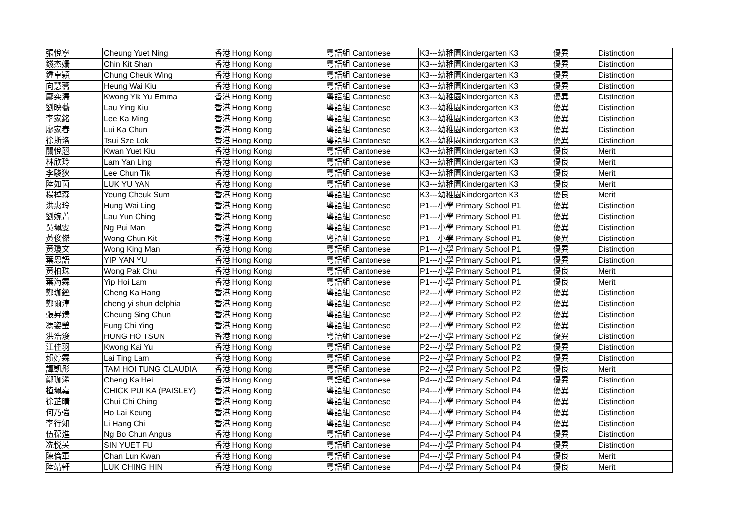| 張悅寧 | Cheung Yuet Ning | 香港 Hong Kong | 粵語組 Cantonese | K3---幼稚園Kindergarten K3 | 優異 | Distinction |
| 錢杰姍 | Chin Kit Shan | 香港 Hong Kong | 粵語組 Cantonese | K3---幼稚園Kindergarten K3 | 優異 | Distinction |
| 鍾卓穎 | Chung Cheuk Wing | 香港 Hong Kong | 粵語組 Cantonese | K3---幼稚園Kindergarten K3 | 優異 | Distinction |
| 向慧蕎 | Heung Wai Kiu | 香港 Hong Kong | 粵語組 Cantonese | K3---幼稚園Kindergarten K3 | 優異 | Distinction |
| 鄺奕濡 | Kwong Yik Yu Emma | 香港 Hong Kong | 粵語組 Cantonese | K3---幼稚園Kindergarten K3 | 優異 | Distinction |
| 劉映蕎 | Lau Ying Kiu | 香港 Hong Kong | 粵語組 Cantonese | K3---幼稚園Kindergarten K3 | 優異 | Distinction |
| 李家銘 | Lee Ka Ming | 香港 Hong Kong | 粵語組 Cantonese | K3---幼稚園Kindergarten K3 | 優異 | Distinction |
| 廖家春 | Lui Ka Chun | 香港 Hong Kong | 粵語組 Cantonese | K3---幼稚園Kindergarten K3 | 優異 | Distinction |
| 徐斯洛 | Tsui Sze Lok | 香港 Hong Kong | 粵語組 Cantonese | K3---幼稚園Kindergarten K3 | 優異 | Distinction |
| 關悅翹 | Kwan Yuet Kiu | 香港 Hong Kong | 粵語組 Cantonese | K3---幼稚園Kindergarten K3 | 優良 | Merit |
| 林欣玲 | Lam Yan Ling | 香港 Hong Kong | 粵語組 Cantonese | K3---幼稚園Kindergarten K3 | 優良 | Merit |
| 李駿狄 | Lee Chun Tik | 香港 Hong Kong | 粵語組 Cantonese | K3---幼稚園Kindergarten K3 | 優良 | Merit |
| 陸如茵 | LUK YU YAN | 香港 Hong Kong | 粵語組 Cantonese | K3---幼稚園Kindergarten K3 | 優良 | Merit |
| 楊棹森 | Yeung Cheuk Sum | 香港 Hong Kong | 粵語組 Cantonese | K3---幼稚園Kindergarten K3 | 優良 | Merit |
| 洪惠玲 | Hung Wai Ling | 香港 Hong Kong | 粵語組 Cantonese | P1---小學 Primary School P1 | 優異 | Distinction |
| 劉婉菁 | Lau Yun Ching | 香港 Hong Kong | 粵語組 Cantonese | P1---小學 Primary School P1 | 優異 | Distinction |
| 吳珮雯 | Ng Pui Man | 香港 Hong Kong | 粵語組 Cantonese | P1---小學 Primary School P1 | 優異 | Distinction |
| 黃俊傑 | Wong Chun Kit | 香港 Hong Kong | 粵語組 Cantonese | P1---小學 Primary School P1 | 優異 | Distinction |
| 黃瓊文 | Wong King Man | 香港 Hong Kong | 粵語組 Cantonese | P1---小學 Primary School P1 | 優異 | Distinction |
| 葉恩語 | YIP YAN YU | 香港 Hong Kong | 粵語組 Cantonese | P1---小學 Primary School P1 | 優異 | Distinction |
| 黃柏珠 | Wong Pak Chu | 香港 Hong Kong | 粵語組 Cantonese | P1---小學 Primary School P1 | 優良 | Merit |
| 葉海霖 | Yip Hoi Lam | 香港 Hong Kong | 粵語組 Cantonese | P1---小學 Primary School P1 | 優良 | Merit |
| 鄭珈鏗 | Cheng Ka Hang | 香港 Hong Kong | 粵語組 Cantonese | P2---小學 Primary School P2 | 優異 | Distinction |
| 鄭爾淳 | cheng yi shun delphia | 香港 Hong Kong | 粵語組 Cantonese | P2---小學 Primary School P2 | 優異 | Distinction |
| 張昇臻 | Cheung Sing Chun | 香港 Hong Kong | 粵語組 Cantonese | P2---小學 Primary School P2 | 優異 | Distinction |
| 馮姿瑩 | Fung Chi Ying | 香港 Hong Kong | 粵語組 Cantonese | P2---小學 Primary School P2 | 優異 | Distinction |
| 洪浩浚 | HUNG HO TSUN | 香港 Hong Kong | 粵語組 Cantonese | P2---小學 Primary School P2 | 優異 | Distinction |
| 江佳羽 | Kwong Kai Yu | 香港 Hong Kong | 粵語組 Cantonese | P2---小學 Primary School P2 | 優異 | Distinction |
| 賴婷霖 | Lai Ting Lam | 香港 Hong Kong | 粵語組 Cantonese | P2---小學 Primary School P2 | 優異 | Distinction |
| 譚凱彤 | TAM HOI TUNG CLAUDIA | 香港 Hong Kong | 粵語組 Cantonese | P2---小學 Primary School P2 | 優良 | Merit |
| 鄭珈浠 | Cheng Ka Hei | 香港 Hong Kong | 粵語組 Cantonese | P4---小學 Primary School P4 | 優異 | Distinction |
| 植珮嘉 | CHICK PUI KA (PAISLEY) | 香港 Hong Kong | 粵語組 Cantonese | P4---小學 Primary School P4 | 優異 | Distinction |
| 徐芷晴 | Chui Chi Ching | 香港 Hong Kong | 粵語組 Cantonese | P4---小學 Primary School P4 | 優異 | Distinction |
| 何乃強 | Ho Lai Keung | 香港 Hong Kong | 粵語組 Cantonese | P4---小學 Primary School P4 | 優異 | Distinction |
| 李行知 | Li Hang Chi | 香港 Hong Kong | 粵語組 Cantonese | P4---小學 Primary School P4 | 優異 | Distinction |
| 伍葆進 | Ng Bo Chun Angus | 香港 Hong Kong | 粵語組 Cantonese | P4---小學 Primary School P4 | 優異 | Distinction |
| 冼悦芙 | SIN YUET FU | 香港 Hong Kong | 粵語組 Cantonese | P4---小學 Primary School P4 | 優異 | Distinction |
| 陳倫軍 | Chan Lun Kwan | 香港 Hong Kong | 粵語組 Cantonese | P4---小學 Primary School P4 | 優良 | Merit |
| 陸靖軒 | LUK CHING HIN | 香港 Hong Kong | 粵語組 Cantonese | P4---小學 Primary School P4 | 優良 | Merit |